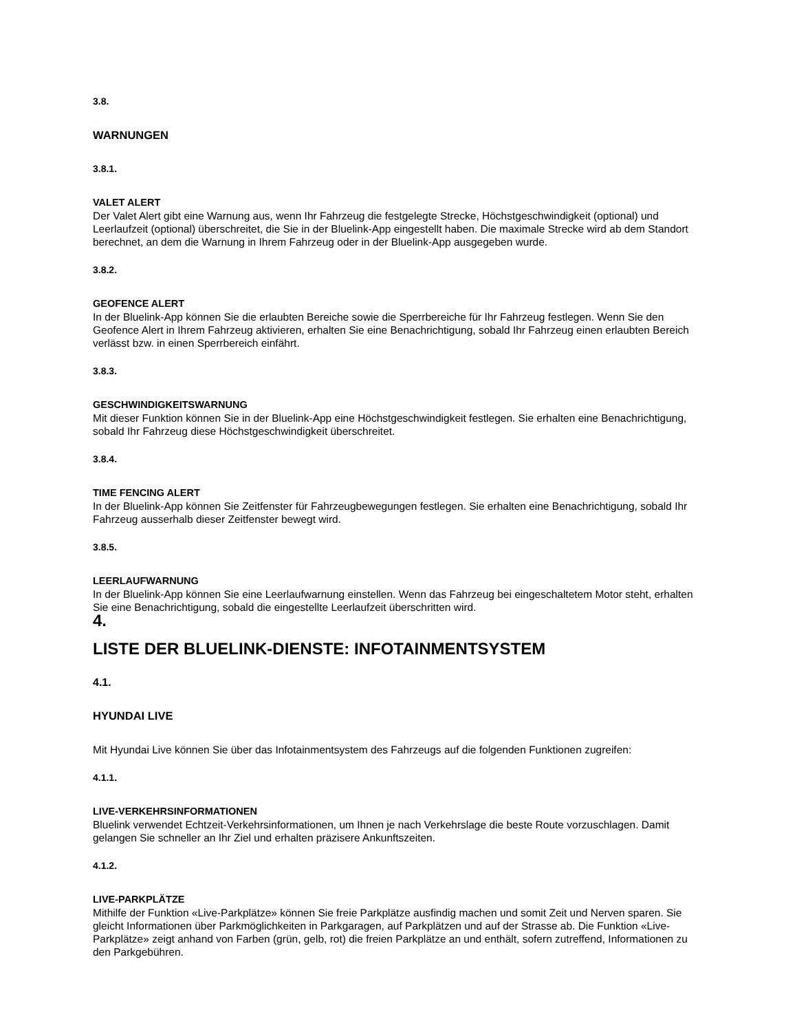3.8.
WARNUNGEN
3.8.1.
VALET ALERT
Der Valet Alert gibt eine Warnung aus, wenn Ihr Fahrzeug die festgelegte Strecke, Höchstgeschwindigkeit (optional) und Leerlaufzeit (optional) überschreitet, die Sie in der Bluelink-App eingestellt haben. Die maximale Strecke wird ab dem Standort berechnet, an dem die Warnung in Ihrem Fahrzeug oder in der Bluelink-App ausgegeben wurde.
3.8.2.
GEOFENCE ALERT
In der Bluelink-App können Sie die erlaubten Bereiche sowie die Sperrbereiche für Ihr Fahrzeug festlegen. Wenn Sie den Geofence Alert in Ihrem Fahrzeug aktivieren, erhalten Sie eine Benachrichtigung, sobald Ihr Fahrzeug einen erlaubten Bereich verlässt bzw. in einen Sperrbereich einfährt.
3.8.3.
GESCHWINDIGKEITSWARNUNG
Mit dieser Funktion können Sie in der Bluelink-App eine Höchstgeschwindigkeit festlegen. Sie erhalten eine Benachrichtigung, sobald Ihr Fahrzeug diese Höchstgeschwindigkeit überschreitet.
3.8.4.
TIME FENCING ALERT
In der Bluelink-App können Sie Zeitfenster für Fahrzeugbewegungen festlegen. Sie erhalten eine Benachrichtigung, sobald Ihr Fahrzeug ausserhalb dieser Zeitfenster bewegt wird.
3.8.5.
LEERLAUFWARNUNG
In der Bluelink-App können Sie eine Leerlaufwarnung einstellen. Wenn das Fahrzeug bei eingeschaltetem Motor steht, erhalten Sie eine Benachrichtigung, sobald die eingestellte Leerlaufzeit überschritten wird.
4.
LISTE DER BLUELINK-DIENSTE: INFOTAINMENTSYSTEM
4.1.
HYUNDAI LIVE
Mit Hyundai Live können Sie über das Infotainmentsystem des Fahrzeugs auf die folgenden Funktionen zugreifen:
4.1.1.
LIVE-VERKEHRSINFORMATIONEN
Bluelink verwendet Echtzeit-Verkehrsinformationen, um Ihnen je nach Verkehrslage die beste Route vorzuschlagen. Damit gelangen Sie schneller an Ihr Ziel und erhalten präzisere Ankunftszeiten.
4.1.2.
LIVE-PARKPLÄTZE
Mithilfe der Funktion «Live-Parkplätze» können Sie freie Parkplätze ausfindig machen und somit Zeit und Nerven sparen. Sie gleicht Informationen über Parkmöglichkeiten in Parkgaragen, auf Parkplätzen und auf der Strasse ab. Die Funktion «Live-Parkplätze» zeigt anhand von Farben (grün, gelb, rot) die freien Parkplätze an und enthält, sofern zutreffend, Informationen zu den Parkgebühren.